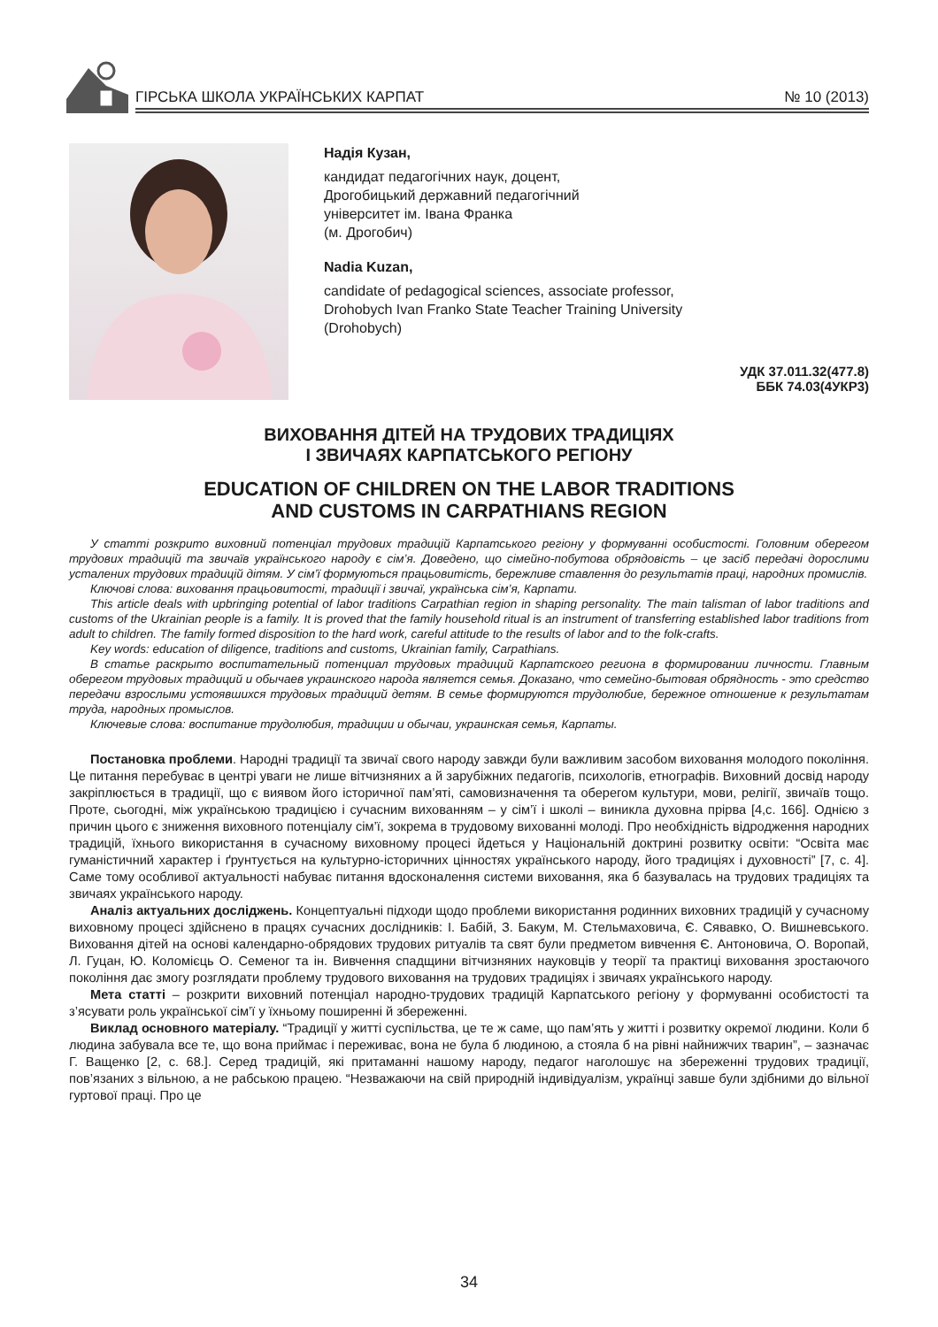ГІРСЬКА ШКОЛА УКРАЇНСЬКИХ КАРПАТ № 10 (2013)
Надія Кузан,
кандидат педагогічних наук, доцент,
Дрогобицький державний педагогічний
університет ім. Івана Франка
(м. Дрогобич)
Nadia Kuzan,
candidate of pedagogical sciences, associate professor,
Drohobych Ivan Franko State Teacher Training University
(Drohobych)
УДК 37.011.32(477.8)
ББК 74.03(4УКР3)
ВИХОВАННЯ ДІТЕЙ НА ТРУДОВИХ ТРАДИЦІЯХ
І ЗВИЧАЯХ КАРПАТСЬКОГО РЕГІОНУ
EDUCATION OF CHILDREN ON THE LABOR TRADITIONS
AND CUSTOMS IN CARPATHIANS REGION
У статті розкрито виховний потенціал трудових традицій Карпатського регіону у формуванні особистості. Головним оберегом трудових традицій та звичаїв українського народу є сім’я. Доведено, що сімейно-побутова обрядовість – це засіб передачі дорослими усталених трудових традицій дітям. У сім’ї формуються працьовитість, бережливе ставлення до результатів праці, народних промислів.
Ключові слова: виховання працьовитості, традиції і звичаї, українська сім’я, Карпати.
This article deals with upbringing potential of labor traditions Carpathian region in shaping personality. The main talisman of labor traditions and customs of the Ukrainian people is a family. It is proved that the family household ritual is an instrument of transferring established labor traditions from adult to children. The family formed disposition to the hard work, careful attitude to the results of labor and to the folk-crafts.
Key words: education of diligence, traditions and customs, Ukrainian family, Carpathians.
В статье раскрыто воспитательный потенциал трудовых традиций Карпатского региона в формировании личности. Главным оберегом трудовых традиций и обычаев украинского народа является семья. Доказано, что семейно-бытовая обрядность - это средство передачи взрослыми устоявшихся трудовых традиций детям. В семье формируются трудолюбие, бережное отношение к результатам труда, народных промыслов.
Ключевые слова: воспитание трудолюбия, традиции и обычаи, украинская семья, Карпаты.
Постановка проблеми. Народні традиції та звичаї свого народу завжди були важливим засобом виховання молодого покоління. Це питання перебуває в центрі уваги не лише вітчизняних а й зарубіжних педагогів, психологів, етнографів. Виховний досвід народу закріплюється в традиції, що є виявом його історичної пам’яті, самовизначення та оберегом культури, мови, релігії, звичаїв тощо. Проте, сьогодні, між українською традицією і сучасним вихованням – у сім’ї і школі – виникла духовна прірва [4,с. 166]. Однією з причин цього є зниження виховного потенціалу сім’ї, зокрема в трудовому вихованні молоді. Про необхідність відродження народних традицій, їхнього використання в сучасному виховному процесі йдеться у Національній доктрині розвитку освіти: “Освіта має гуманістичний характер і ґрунтується на культурно-історичних цінностях українського народу, його традиціях і духовності” [7, с. 4]. Саме тому особливої актуальності набуває питання вдосконалення системи виховання, яка б базувалась на трудових традиціях та звичаях українського народу.
Аналіз актуальних досліджень. Концептуальні підходи щодо проблеми використання родинних виховних традицій у сучасному виховному процесі здійснено в працях сучасних дослідників: І. Бабій, З. Бакум, М. Стельмаховича, Є. Сявавко, О. Вишневського. Виховання дітей на основі календарно-обрядових трудових ритуалів та свят були предметом вивчення Є. Антоновича, О. Воропай, Л. Гуцан, Ю. Коломієць О. Семеног та ін. Вивчення спадщини вітчизняних науковців у теорії та практиці виховання зростаючого покоління дає змогу розглядати проблему трудового виховання на трудових традиціях і звичаях українського народу.
Мета статті – розкрити виховний потенціал народно-трудових традицій Карпатського регіону у формуванні особистості та з’ясувати роль української сім’ї у їхньому поширенні й збереженні.
Виклад основного матеріалу. “Традиції у житті суспільства, це те ж саме, що пам’ять у житті і розвитку окремої людини. Коли б людина забувала все те, що вона приймає і переживає, вона не була б людиною, а стояла б на рівні найнижчих тварин”, – зазначає Г. Ващенко [2, с. 68.]. Серед традицій, які притаманні нашому народу, педагог наголошує на збереженні трудових традиції, пов’язаних з вільною, а не рабською працею. “Незважаючи на свій природній індивідуалізм, українці завше були здібними до вільної гуртової праці. Про це
34